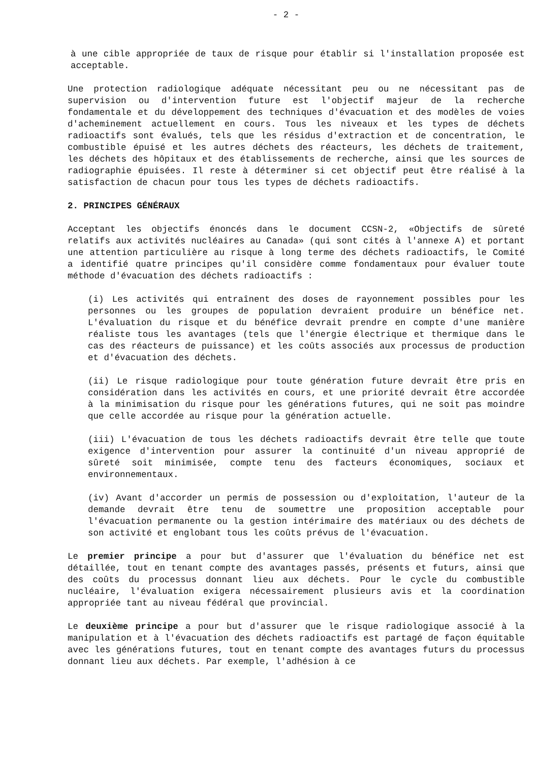- 2 -
à une cible appropriée de taux de risque pour établir si l'installation proposée est acceptable.
Une protection radiologique adéquate nécessitant peu ou ne nécessitant pas de supervision ou d'intervention future est l'objectif majeur de la recherche fondamentale et du développement des techniques d'évacuation et des modèles de voies d'acheminement actuellement en cours. Tous les niveaux et les types de déchets radioactifs sont évalués, tels que les résidus d'extraction et de concentration, le combustible épuisé et les autres déchets des réacteurs, les déchets de traitement, les déchets des hôpitaux et des établissements de recherche, ainsi que les sources de radiographie épuisées. Il reste à déterminer si cet objectif peut être réalisé à la satisfaction de chacun pour tous les types de déchets radioactifs.
2. PRINCIPES GÉNÉRAUX
Acceptant les objectifs énoncés dans le document CCSN-2, «Objectifs de sûreté relatifs aux activités nucléaires au Canada» (qui sont cités à l'annexe A) et portant une attention particulière au risque à long terme des déchets radioactifs, le Comité a identifié quatre principes qu'il considère comme fondamentaux pour évaluer toute méthode d'évacuation des déchets radioactifs :
(i) Les activités qui entraînent des doses de rayonnement possibles pour les personnes ou les groupes de population devraient produire un bénéfice net. L'évaluation du risque et du bénéfice devrait prendre en compte d'une manière réaliste tous les avantages (tels que l'énergie électrique et thermique dans le cas des réacteurs de puissance) et les coûts associés aux processus de production et d'évacuation des déchets.
(ii) Le risque radiologique pour toute génération future devrait être pris en considération dans les activités en cours, et une priorité devrait être accordée à la minimisation du risque pour les générations futures, qui ne soit pas moindre que celle accordée au risque pour la génération actuelle.
(iii) L'évacuation de tous les déchets radioactifs devrait être telle que toute exigence d'intervention pour assurer la continuité d'un niveau approprié de sûreté soit minimisée, compte tenu des facteurs économiques, sociaux et environnementaux.
(iv) Avant d'accorder un permis de possession ou d'exploitation, l'auteur de la demande devrait être tenu de soumettre une proposition acceptable pour l'évacuation permanente ou la gestion intérimaire des matériaux ou des déchets de son activité et englobant tous les coûts prévus de l'évacuation.
Le premier principe a pour but d'assurer que l'évaluation du bénéfice net est détaillée, tout en tenant compte des avantages passés, présents et futurs, ainsi que des coûts du processus donnant lieu aux déchets. Pour le cycle du combustible nucléaire, l'évaluation exigera nécessairement plusieurs avis et la coordination appropriée tant au niveau fédéral que provincial.
Le deuxième principe a pour but d'assurer que le risque radiologique associé à la manipulation et à l'évacuation des déchets radioactifs est partagé de façon équitable avec les générations futures, tout en tenant compte des avantages futurs du processus donnant lieu aux déchets. Par exemple, l'adhésion à ce